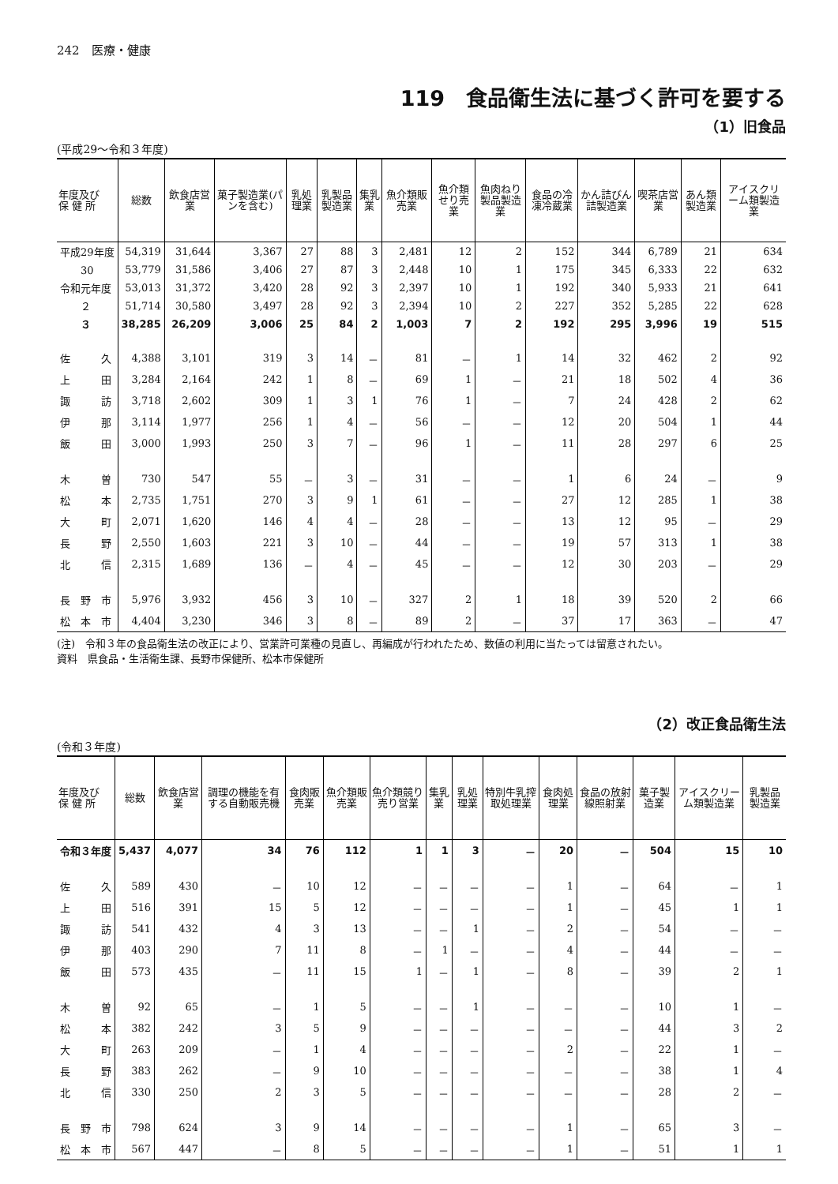242　医療・健康
119　食品衛生法に基づく許可を要する
（1）旧食品
(平成29～令和３年度)
| 年度及び 保 健 所 | 総数 | 飲食店営業 | 菓子製造業(パンを含む) | 乳処理業 | 乳製品製造業 | 集乳業 | 魚介類販売業 | 魚介類せり売業 | 魚肉ねり製品製造業 | 食品の冷凍冷蔵業 | かん詰びん詰製造業 | 喫茶店営業 | あん類製造業 | アイスクリーム類製造業 |
| --- | --- | --- | --- | --- | --- | --- | --- | --- | --- | --- | --- | --- | --- | --- |
| 平成29年度 | 54,319 | 31,644 | 3,367 | 27 | 88 | 3 | 2,481 | 12 | 2 | 152 | 344 | 6,789 | 21 | 634 |
| 30 | 53,779 | 31,586 | 3,406 | 27 | 87 | 3 | 2,448 | 10 | 1 | 175 | 345 | 6,333 | 22 | 632 |
| 令和元年度 | 53,013 | 31,372 | 3,420 | 28 | 92 | 3 | 2,397 | 10 | 1 | 192 | 340 | 5,933 | 21 | 641 |
| ２ | 51,714 | 30,580 | 3,497 | 28 | 92 | 3 | 2,394 | 10 | 2 | 227 | 352 | 5,285 | 22 | 628 |
| ３ | 38,285 | 26,209 | 3,006 | 25 | 84 | 2 | 1,003 | 7 | 2 | 192 | 295 | 3,996 | 19 | 515 |
| 佐 久 | 4,388 | 3,101 | 319 | 3 | 14 | － | 81 | － | 1 | 14 | 32 | 462 | 2 | 92 |
| 上 田 | 3,284 | 2,164 | 242 | 1 | 8 | － | 69 | 1 | － | 21 | 18 | 502 | 4 | 36 |
| 諏 訪 | 3,718 | 2,602 | 309 | 1 | 3 | 1 | 76 | 1 | － | 7 | 24 | 428 | 2 | 62 |
| 伊 那 | 3,114 | 1,977 | 256 | 1 | 4 | － | 56 | － | － | 12 | 20 | 504 | 1 | 44 |
| 飯 田 | 3,000 | 1,993 | 250 | 3 | 7 | － | 96 | 1 | － | 11 | 28 | 297 | 6 | 25 |
| 木 曽 | 730 | 547 | 55 | － | 3 | － | 31 | － | － | 1 | 6 | 24 | － | 9 |
| 松 本 | 2,735 | 1,751 | 270 | 3 | 9 | 1 | 61 | － | － | 27 | 12 | 285 | 1 | 38 |
| 大 町 | 2,071 | 1,620 | 146 | 4 | 4 | － | 28 | － | － | 13 | 12 | 95 | － | 29 |
| 長 野 | 2,550 | 1,603 | 221 | 3 | 10 | － | 44 | － | － | 19 | 57 | 313 | 1 | 38 |
| 北 信 | 2,315 | 1,689 | 136 | － | 4 | － | 45 | － | － | 12 | 30 | 203 | － | 29 |
| 長 野 市 | 5,976 | 3,932 | 456 | 3 | 10 | － | 327 | 2 | 1 | 18 | 39 | 520 | 2 | 66 |
| 松 本 市 | 4,404 | 3,230 | 346 | 3 | 8 | － | 89 | 2 | － | 37 | 17 | 363 | － | 47 |
(注)　令和３年の食品衛生法の改正により、営業許可業種の見直し、再編成が行われたため、数値の利用に当たっては留意されたい。
資料　県食品・生活衛生課、長野市保健所、松本市保健所
（2）改正食品衛生法
(令和３年度)
| 年度及び 保 健 所 | 総数 | 飲食店営業 | 調理の機能を有する自動販売機 | 食肉販売業 | 魚介類販売業 | 魚介類競り売り営業 | 集乳業 | 乳処理業 | 特別牛乳搾取処理業 | 食肉処理業 | 食品の放射線照射業 | 菓子製造業 | アイスクリーム類製造業 | 乳製品製造業 |
| --- | --- | --- | --- | --- | --- | --- | --- | --- | --- | --- | --- | --- | --- | --- |
| 令和３年度 | 5,437 | 4,077 | 34 | 76 | 112 | 1 | 1 | 3 | － | 20 | － | 504 | 15 | 10 |
| 佐 久 | 589 | 430 | － | 10 | 12 | － | － | － | － | 1 | － | 64 | － | 1 |
| 上 田 | 516 | 391 | 15 | 5 | 12 | － | － | － | － | 1 | － | 45 | 1 | 1 |
| 諏 訪 | 541 | 432 | 4 | 3 | 13 | － | － | 1 | － | 2 | － | 54 | － | － |
| 伊 那 | 403 | 290 | 7 | 11 | 8 | － | 1 | － | － | 4 | － | 44 | － | － |
| 飯 田 | 573 | 435 | － | 11 | 15 | 1 | － | 1 | － | 8 | － | 39 | 2 | 1 |
| 木 曽 | 92 | 65 | － | 1 | 5 | － | － | 1 | － | － | － | 10 | 1 | － |
| 松 本 | 382 | 242 | 3 | 5 | 9 | － | － | － | － | － | － | 44 | 3 | 2 |
| 大 町 | 263 | 209 | － | 1 | 4 | － | － | － | － | 2 | － | 22 | 1 | － |
| 長 野 | 383 | 262 | － | 9 | 10 | － | － | － | － | － | － | 38 | 1 | 4 |
| 北 信 | 330 | 250 | 2 | 3 | 5 | － | － | － | － | － | － | 28 | 2 | － |
| 長 野 市 | 798 | 624 | 3 | 9 | 14 | － | － | － | － | 1 | － | 65 | 3 | － |
| 松 本 市 | 567 | 447 | － | 8 | 5 | － | － | － | － | 1 | － | 51 | 1 | 1 |